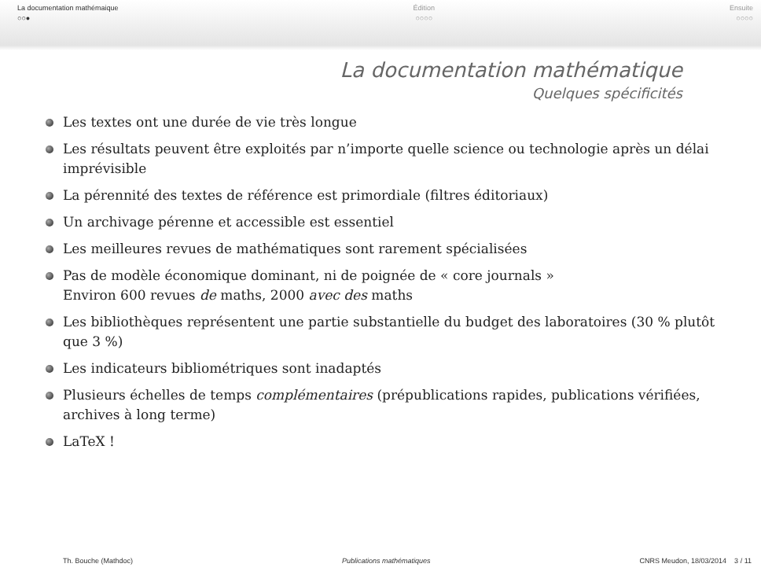La documentation mathémaique
○○●
Édition
○○○○
Ensuite
○○○○
La documentation mathématique
Quelques spécificités
Les textes ont une durée de vie très longue
Les résultats peuvent être exploités par n’importe quelle science ou technologie après un délai imprévisible
La pérennité des textes de référence est primordiale (filtres éditoriaux)
Un archivage pérenne et accessible est essentiel
Les meilleures revues de mathématiques sont rarement spécialisées
Pas de modèle économique dominant, ni de poignée de « core journals »
Environ 600 revues de maths, 2000 avec des maths
Les bibliothèques représentent une partie substantielle du budget des laboratoires (30 % plutôt que 3 %)
Les indicateurs bibliométriques sont inadaptés
Plusieurs échelles de temps complémentaires (prépublications rapides, publications vérifiées, archives à long terme)
LaTeX !
Th. Bouche (Mathdoc) Publications mathématiques CNRS Meudon, 18/03/2014 3 / 11